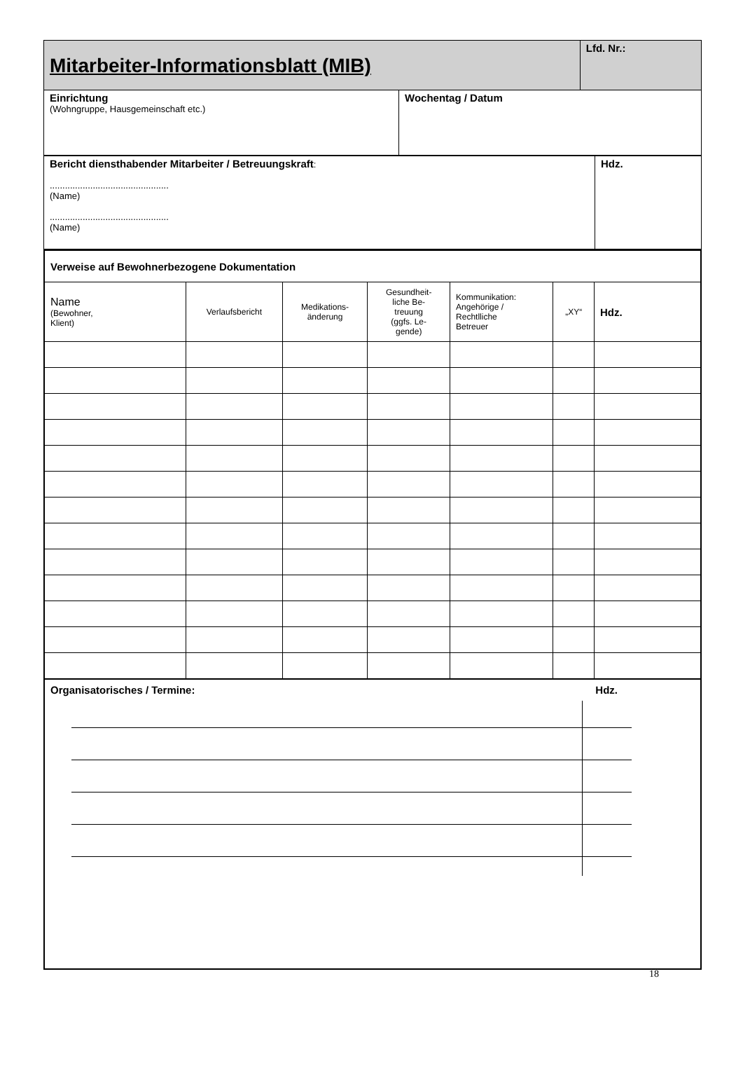| Mitarbeiter-Informationsblatt (MIB) | | Lfd. Nr.: |
| Einrichtung (Wohngruppe, Hausgemeinschaft etc.) | Wochentag / Datum | |
| Bericht diensthabender Mitarbeiter / Betreuungskraft : ............................................... (Name) ............................................... (Name) | Hdz. |
| Verweise auf Bewohnerbezogene Dokumentation | | | | | | |
| Name (Bewohner, Klient) | Verlaufsbericht | Medikations- änderung | Gesundheit- liche Be- treuung (ggfs. Le- gende) | Kommunikation: Angehörige / Rechtlliche Betreuer | „XY“ | Hdz. |
Organisatorisches / Termine: Hdz.
18